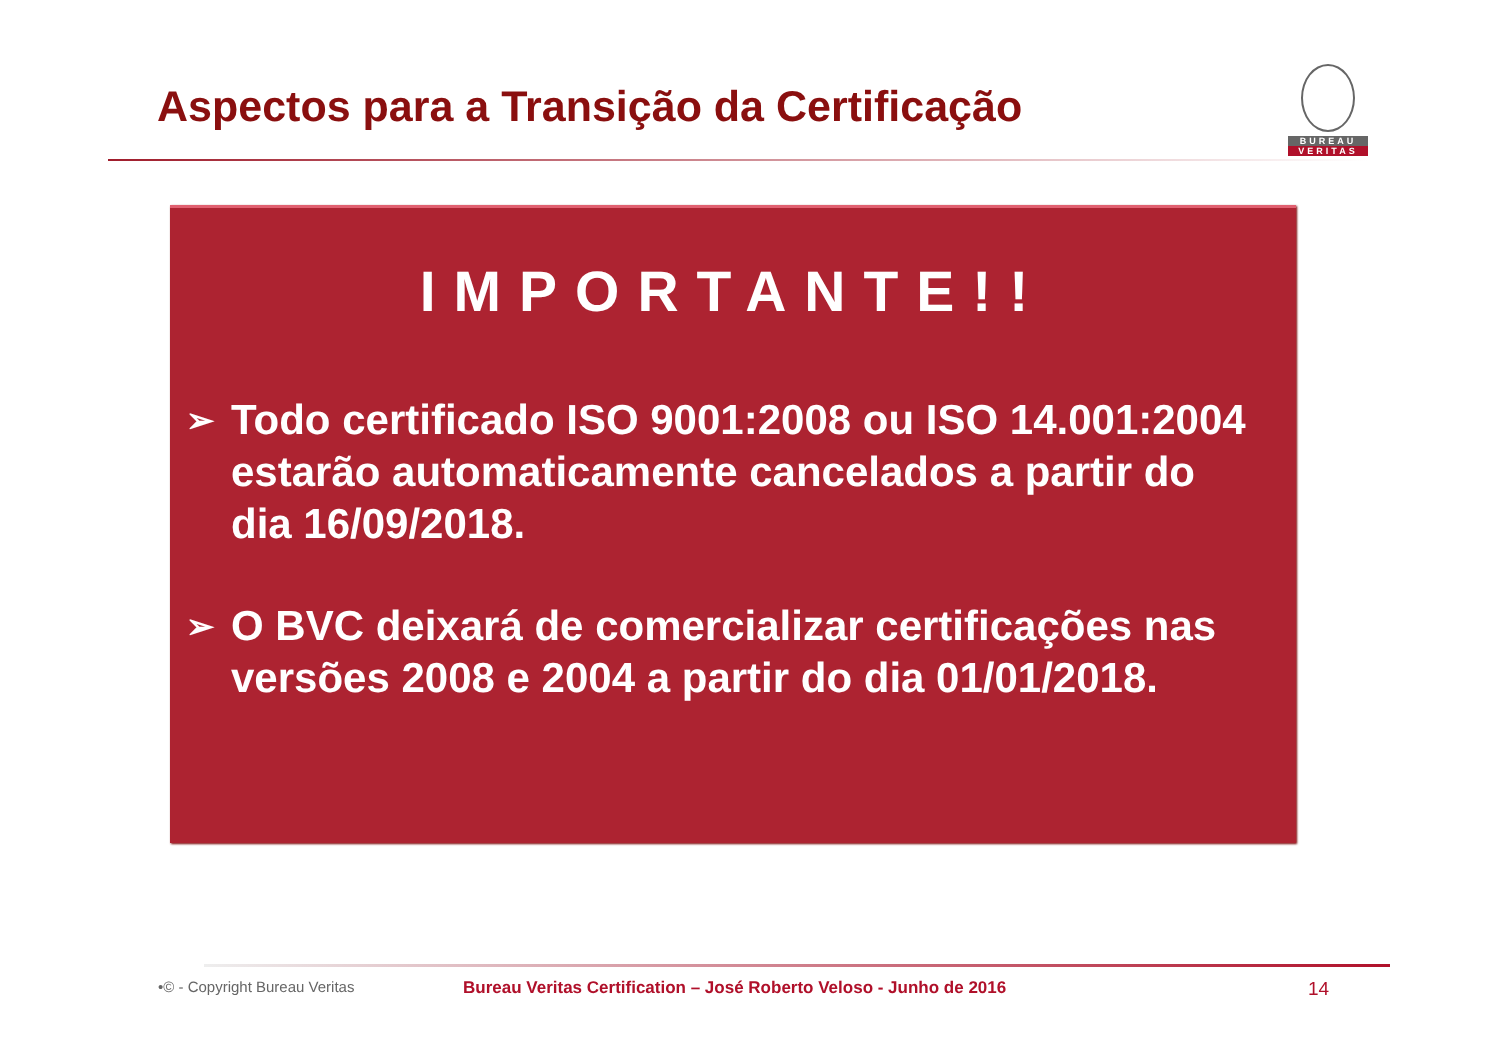Aspectos para a Transição da Certificação
BUREAU
VERITAS
IMPORTANTE!!
➢
Todo certificado ISO 9001:2008 ou ISO 14.001:2004 estarão automaticamente cancelados a partir do dia 16/09/2018.
➢
O BVC deixará de comercializar certificações nas versões 2008 e 2004 a partir do dia 01/01/2018.
•© - Copyright Bureau Veritas Bureau Veritas Certification – José Roberto Veloso - Junho de 2016 14